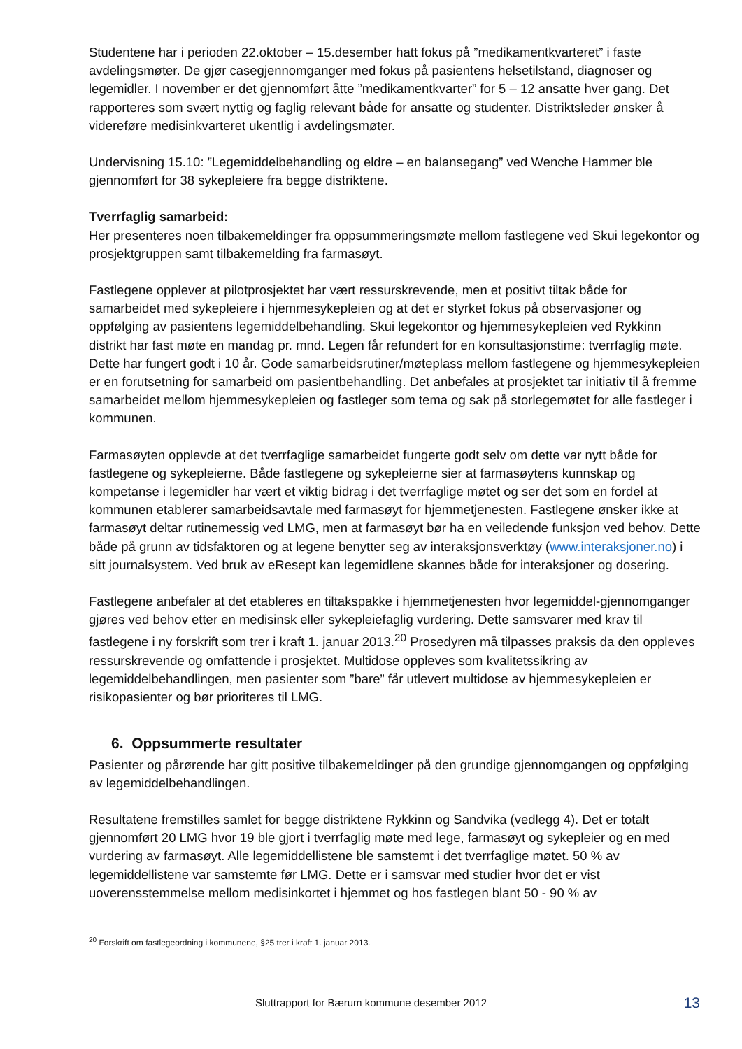Studentene har i perioden 22.oktober – 15.desember hatt fokus på ”medikamentkvarteret” i faste avdelingsmøter. De gjør casegjennomganger med fokus på pasientens helsetilstand, diagnoser og legemidler. I november er det gjennomført åtte ”medikamentkvarter” for 5 – 12 ansatte hver gang. Det rapporteres som svært nyttig og faglig relevant både for ansatte og studenter. Distriktsleder ønsker å videreføre medisinkvarteret ukentlig i avdelingsmøter.
Undervisning 15.10: ”Legemiddelbehandling og eldre – en balansegang” ved Wenche Hammer ble gjennomført for 38 sykepleiere fra begge distriktene.
Tverrfaglig samarbeid:
Her presenteres noen tilbakemeldinger fra oppsummeringsmøte mellom fastlegene ved Skui legekontor og prosjektgruppen samt tilbakemelding fra farmasøyt.
Fastlegene opplever at pilotprosjektet har vært ressurskrevende, men et positivt tiltak både for samarbeidet med sykepleiere i hjemmesykepleien og at det er styrket fokus på observasjoner og oppfølging av pasientens legemiddelbehandling. Skui legekontor og hjemmesykepleien ved Rykkinn distrikt har fast møte en mandag pr. mnd. Legen får refundert for en konsultasjonstime: tverrfaglig møte. Dette har fungert godt i 10 år. Gode samarbeidsrutiner/møteplass mellom fastlegene og hjemmesykepleien er en forutsetning for samarbeid om pasientbehandling. Det anbefales at prosjektet tar initiativ til å fremme samarbeidet mellom hjemmesykepleien og fastleger som tema og sak på storlegemøtet for alle fastleger i kommunen.
Farmasøyten opplevde at det tverrfaglige samarbeidet fungerte godt selv om dette var nytt både for fastlegene og sykepleierne. Både fastlegene og sykepleierne sier at farmasøytens kunnskap og kompetanse i legemidler har vært et viktig bidrag i det tverrfaglige møtet og ser det som en fordel at kommunen etablerer samarbeidsavtale med farmasøyt for hjemmetjenesten. Fastlegene ønsker ikke at farmasøyt deltar rutinemessig ved LMG, men at farmasøyt bør ha en veiledende funksjon ved behov. Dette både på grunn av tidsfaktoren og at legene benytter seg av interaksjonsverktøy (www.interaksjoner.no) i sitt journalsystem. Ved bruk av eResept kan legemidlene skannes både for interaksjoner og dosering.
Fastlegene anbefaler at det etableres en tiltakspakke i hjemmetjenesten hvor legemiddel-gjennomganger gjøres ved behov etter en medisinsk eller sykepleiefaglig vurdering. Dette samsvarer med krav til fastlegene i ny forskrift som trer i kraft 1. januar 2013.<sup>20</sup> Prosedyren må tilpasses praksis da den oppleves ressurskrevende og omfattende i prosjektet. Multidose oppleves som kvalitetssikring av legemiddelbehandlingen, men pasienter som ”bare” får utlevert multidose av hjemmesykepleien er risikopasienter og bør prioriteres til LMG.
6. Oppsummerte resultater
Pasienter og pårørende har gitt positive tilbakemeldinger på den grundige gjennomgangen og oppfølging av legemiddelbehandlingen.
Resultatene fremstilles samlet for begge distriktene Rykkinn og Sandvika (vedlegg 4). Det er totalt gjennomført 20 LMG hvor 19 ble gjort i tverrfaglig møte med lege, farmasøyt og sykepleier og en med vurdering av farmasøyt. Alle legemiddellistene ble samstemt i det tverrfaglige møtet. 50 % av legemiddellistene var samstemte før LMG. Dette er i samsvar med studier hvor det er vist uoverensstemmelse mellom medisinkortet i hjemmet og hos fastlegen blant 50 - 90 % av
<sup>20</sup> Forskrift om fastlegeordning i kommunene, §25 trer i kraft 1. januar 2013.
Sluttrapport for Bærum kommune desember 2012 13